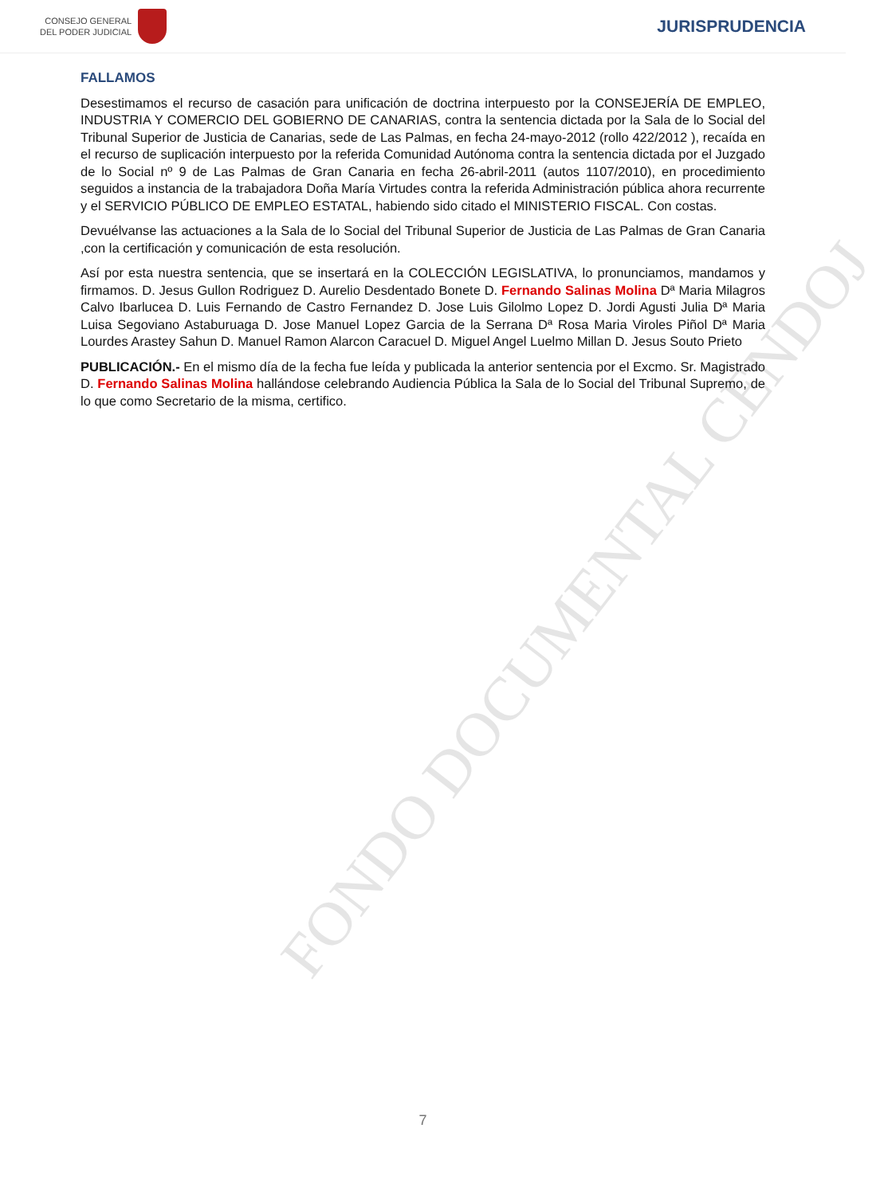CONSEJO GENERAL
DEL PODER JUDICIAL
JURISPRUDENCIA
FONDO DOCUMENTAL CENDOJ
FALLAMOS
Desestimamos el recurso de casación para unificación de doctrina interpuesto por la CONSEJERÍA DE EMPLEO, INDUSTRIA Y COMERCIO DEL GOBIERNO DE CANARIAS, contra la sentencia dictada por la Sala de lo Social del Tribunal Superior de Justicia de Canarias, sede de Las Palmas, en fecha 24-mayo-2012 (rollo 422/2012 ), recaída en el recurso de suplicación interpuesto por la referida Comunidad Autónoma contra la sentencia dictada por el Juzgado de lo Social nº 9 de Las Palmas de Gran Canaria en fecha 26-abril-2011 (autos 1107/2010), en procedimiento seguidos a instancia de la trabajadora Doña María Virtudes contra la referida Administración pública ahora recurrente y el SERVICIO PÚBLICO DE EMPLEO ESTATAL, habiendo sido citado el MINISTERIO FISCAL. Con costas.
Devuélvanse las actuaciones a la Sala de lo Social del Tribunal Superior de Justicia de Las Palmas de Gran Canaria ,con la certificación y comunicación de esta resolución.
Así por esta nuestra sentencia, que se insertará en la COLECCIÓN LEGISLATIVA, lo pronunciamos, mandamos y firmamos. D. Jesus Gullon Rodriguez D. Aurelio Desdentado Bonete D. Fernando Salinas Molina Dª Maria Milagros Calvo Ibarlucea D. Luis Fernando de Castro Fernandez D. Jose Luis Gilolmo Lopez D. Jordi Agusti Julia Dª Maria Luisa Segoviano Astaburuaga D. Jose Manuel Lopez Garcia de la Serrana Dª Rosa Maria Viroles Piñol Dª Maria Lourdes Arastey Sahun D. Manuel Ramon Alarcon Caracuel D. Miguel Angel Luelmo Millan D. Jesus Souto Prieto
PUBLICACIÓN.- En el mismo día de la fecha fue leída y publicada la anterior sentencia por el Excmo. Sr. Magistrado D. Fernando Salinas Molina hallándose celebrando Audiencia Pública la Sala de lo Social del Tribunal Supremo, de lo que como Secretario de la misma, certifico.
7